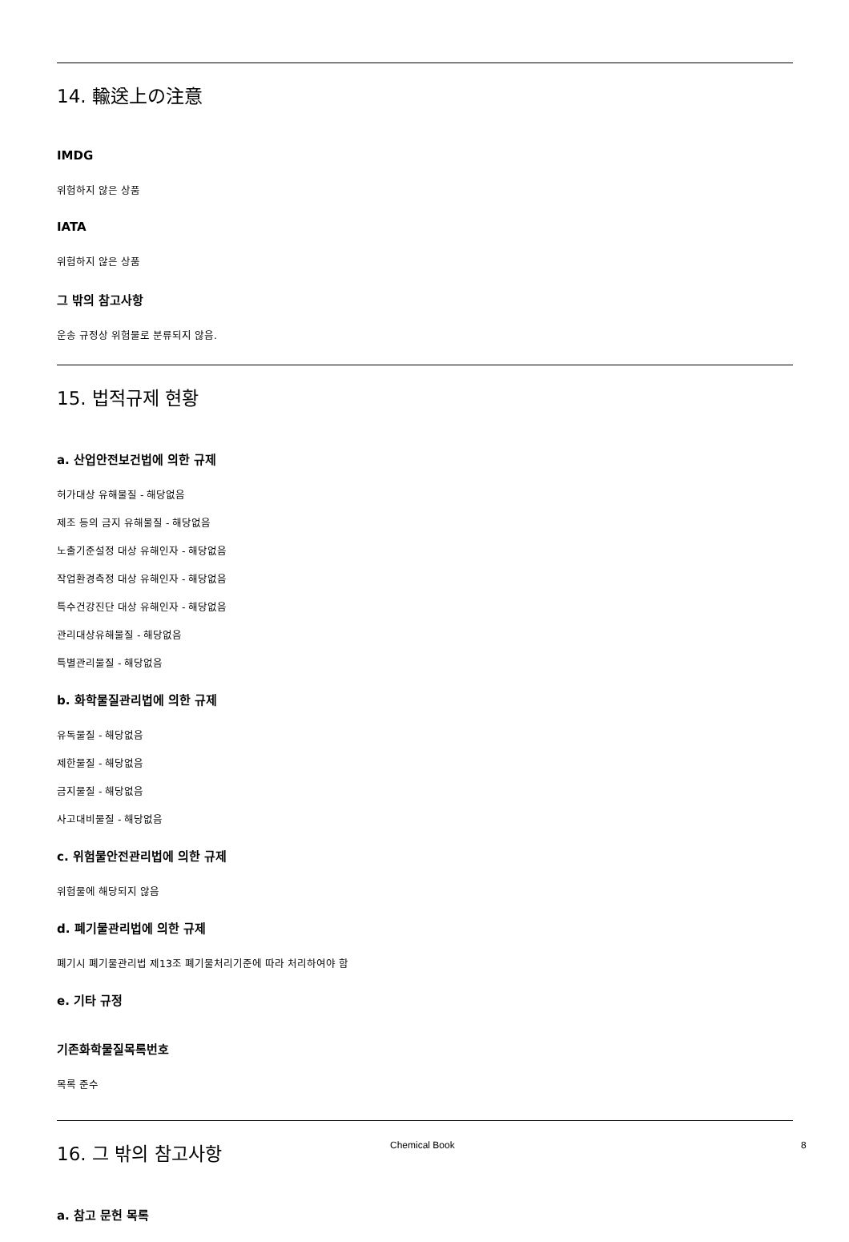14. 輸送上の注意
IMDG
위험하지 않은 상품
IATA
위험하지 않은 상품
그 밖의 참고사항
운송 규정상 위험물로 분류되지 않음.
15. 법적규제 현황
a. 산업안전보건법에 의한 규제
허가대상 유해물질 - 해당없음
제조 등의 금지 유해물질 - 해당없음
노출기준설정 대상 유해인자 - 해당없음
작업환경측정 대상 유해인자 - 해당없음
특수건강진단 대상 유해인자 - 해당없음
관리대상유해물질 - 해당없음
특별관리물질 - 해당없음
b. 화학물질관리법에 의한 규제
유독물질 - 해당없음
제한물질 - 해당없음
금지물질 - 해당없음
사고대비물질 - 해당없음
c. 위험물안전관리법에 의한 규제
위험물에 해당되지 않음
d. 폐기물관리법에 의한 규제
폐기시 폐기물관리법 제13조 폐기물처리기준에 따라 처리하여야 함
e. 기타 규정
기존화학물질목록번호
목록 준수
16. 그 밖의 참고사항
a. 참고 문헌 목록
Chemical Book 8